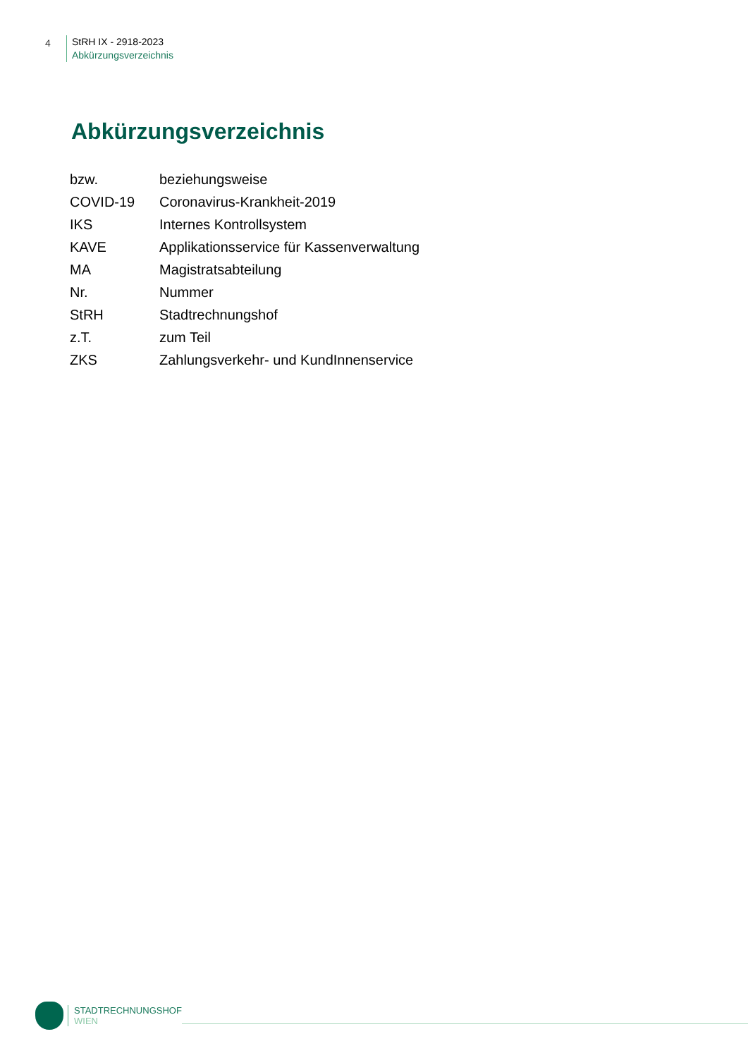4
StRH IX - 2918-2023
Abkürzungsverzeichnis
Abkürzungsverzeichnis
| bzw. | beziehungsweise |
| COVID-19 | Coronavirus-Krankheit-2019 |
| IKS | Internes Kontrollsystem |
| KAVE | Applikationsservice für Kassenverwaltung |
| MA | Magistratsabteilung |
| Nr. | Nummer |
| StRH | Stadtrechnungshof |
| z.T. | zum Teil |
| ZKS | Zahlungsverkehr- und KundInnenservice |
STADTRECHNUNGSHOF
WIEN